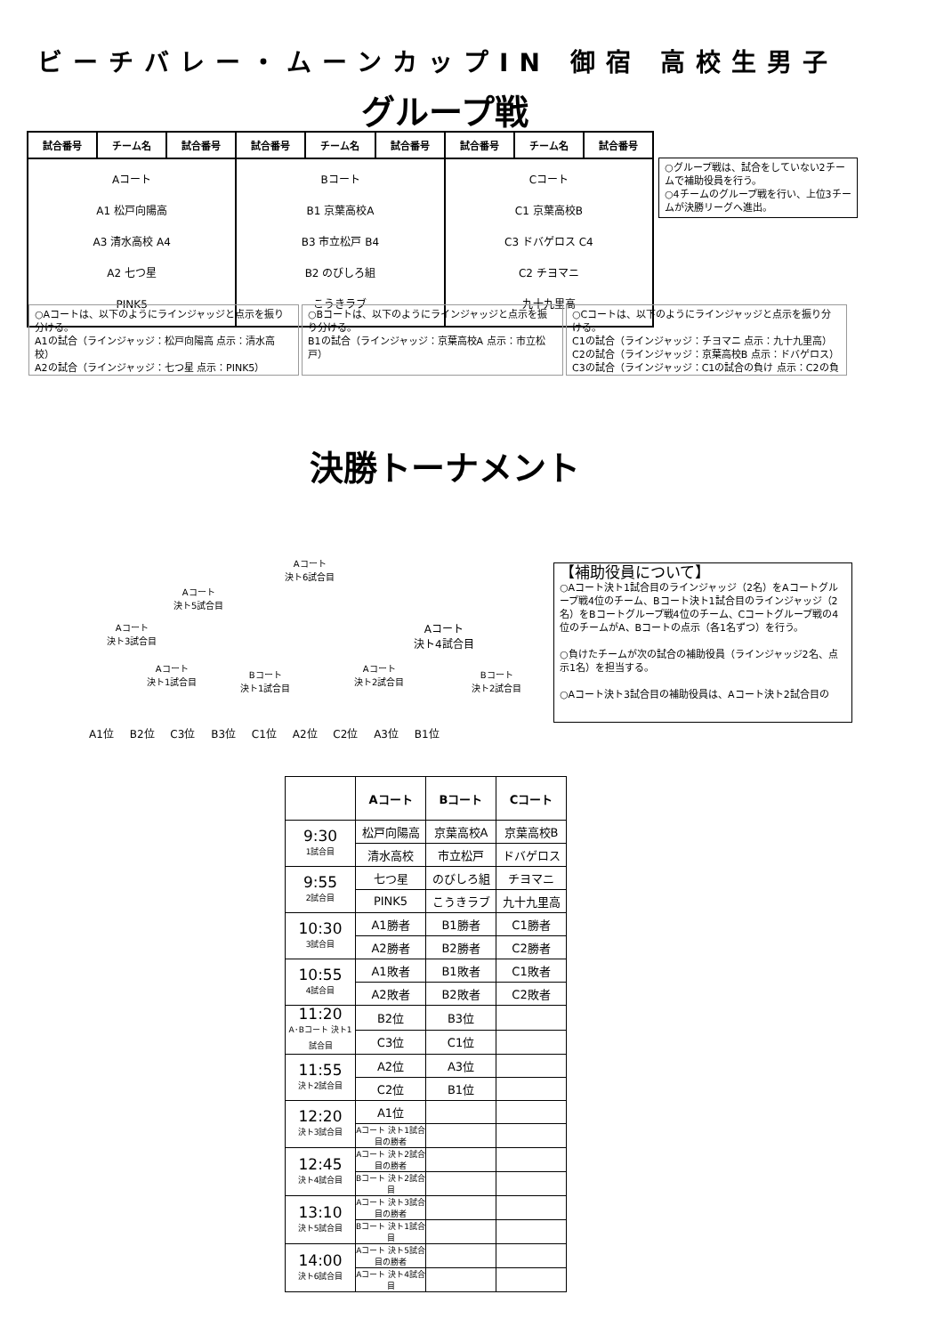ビーチバレー・ムーンカップIN 御宿 高校生男子
グループ戦
| 試合番号 | チーム名 | 試合番号 | 試合番号 | チーム名 | 試合番号 | 試合番号 | チーム名 | 試合番号 |
| --- | --- | --- | --- | --- | --- | --- | --- | --- |
| Aコート A1 松戸向陽高 A3 清水高校 A4 A2 七つ星 PINK5 | | | Bコート B1 京葉高校A B3 市立松戸 B4 B2 のびしろ組 こうきラブ | | | Cコート C1 京葉高校B C3 ドバゲロス C4 C2 チヨマニ 九十九里高 | | |
○グループ戦は、試合をしていない2チームで補助役員を行う。
○4チームのグループ戦を行い、上位3チームが決勝リーグへ進出。
○Aコートは、以下のようにラインジャッジと点示を振り分ける。
A1の試合（ラインジャッジ：松戸向陽高 点示：清水高校）
A2の試合（ラインジャッジ：七つ星 点示：PINK5）
○Bコートは、以下のようにラインジャッジと点示を振り分ける。
B1の試合（ラインジャッジ：京葉高校A 点示：市立松戸）
○Cコートは、以下のようにラインジャッジと点示を振り分ける。
C1の試合（ラインジャッジ：チヨマニ 点示：九十九里高）
C2の試合（ラインジャッジ：京葉高校B 点示：ドバゲロス）
C3の試合（ラインジャッジ：C1の試合の負け 点示：C2の負
決勝トーナメント
Aコート
決ト6試合目
Aコート
決ト5試合目
Aコート
決ト3試合目
Aコート
決ト4試合目
Aコート
決ト1試合目
Bコート
決ト1試合目
Aコート
決ト2試合目
Bコート
決ト2試合目
A1位 B2位 C3位 B3位 C1位 A2位 C2位 A3位 B1位
【補助役員について】
○Aコート決ト1試合目のラインジャッジ（2名）をAコートグループ戦4位のチーム、Bコート決ト1試合目のラインジャッジ（2名）をBコートグループ戦4位のチーム、Cコートグループ戦の4位のチームがA、Bコートの点示（各1名ずつ）を行う。
○負けたチームが次の試合の補助役員（ラインジャッジ2名、点示1名）を担当する。
○Aコート決ト3試合目の補助役員は、Aコート決ト2試合目の
| | Aコート | Bコート | Cコート |
| --- | --- | --- | --- |
| 9:30 1試合目 | 松戸向陽高 | 京葉高校A | 京葉高校B |
| | 清水高校 | 市立松戸 | ドバゲロス |
| 9:55 2試合目 | 七つ星 | のびしろ組 | チヨマニ |
| | PINK5 | こうきラブ | 九十九里高 |
| 10:30 3試合目 | A1勝者 | B1勝者 | C1勝者 |
| | A2勝者 | B2勝者 | C2勝者 |
| 10:55 4試合目 | A1敗者 | B1敗者 | C1敗者 |
| | A2敗者 | B2敗者 | C2敗者 |
| 11:20 A･Bコート 決ト1試合目 | B2位 | B3位 | |
| | C3位 | C1位 | |
| 11:55 決ト2試合目 | A2位 | A3位 | |
| | C2位 | B1位 | |
| 12:20 決ト3試合目 | A1位 | | |
| | Aコート 決ト1試合目の勝者 | | |
| 12:45 決ト4試合目 | Aコート 決ト2試合目の勝者 | | |
| | Bコート 決ト2試合目 | | |
| 13:10 決ト5試合目 | Aコート 決ト3試合目の勝者 | | |
| | Bコート 決ト1試合目 | | |
| 14:00 決ト6試合目 | Aコート 決ト5試合目の勝者 | | |
| | Aコート 決ト4試合目 | | |